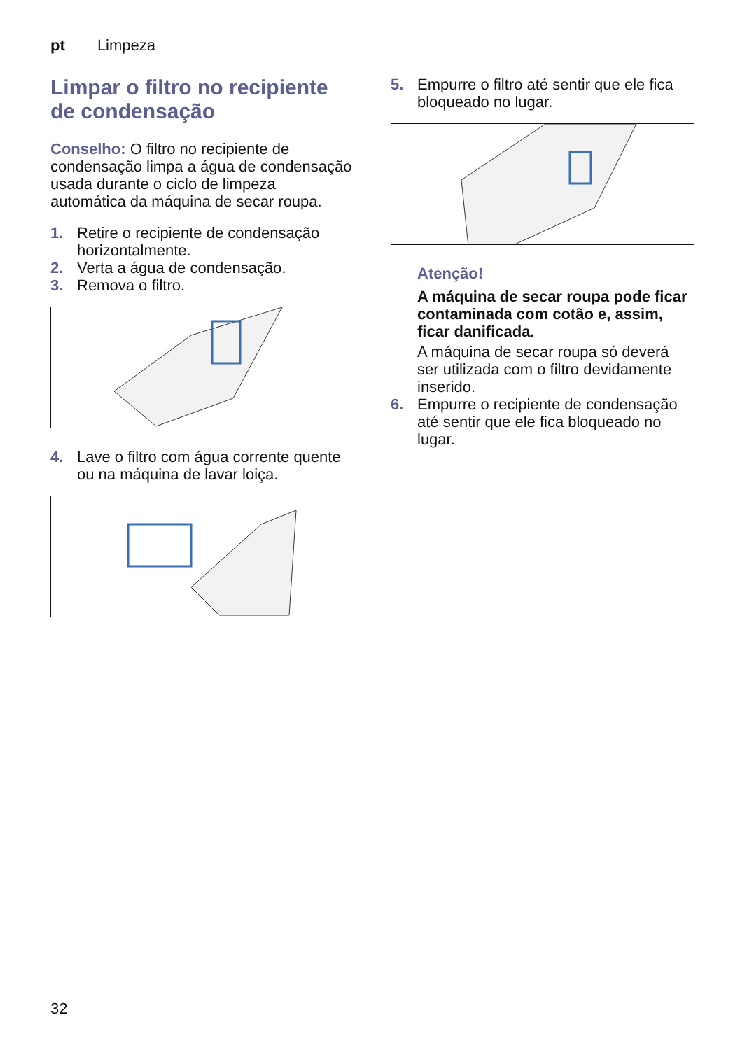pt Limpeza
Limpar o filtro no recipiente de condensação
Conselho: O filtro no recipiente de condensação limpa a água de condensação usada durante o ciclo de limpeza automática da máquina de secar roupa.
1. Retire o recipiente de condensação horizontalmente.
2. Verta a água de condensação.
3. Remova o filtro.
4. Lave o filtro com água corrente quente ou na máquina de lavar loiça.
5. Empurre o filtro até sentir que ele fica bloqueado no lugar.
Atenção!
A máquina de secar roupa pode ficar contaminada com cotão e, assim, ficar danificada.
A máquina de secar roupa só deverá ser utilizada com o filtro devidamente inserido.
6. Empurre o recipiente de condensação até sentir que ele fica bloqueado no lugar.
32